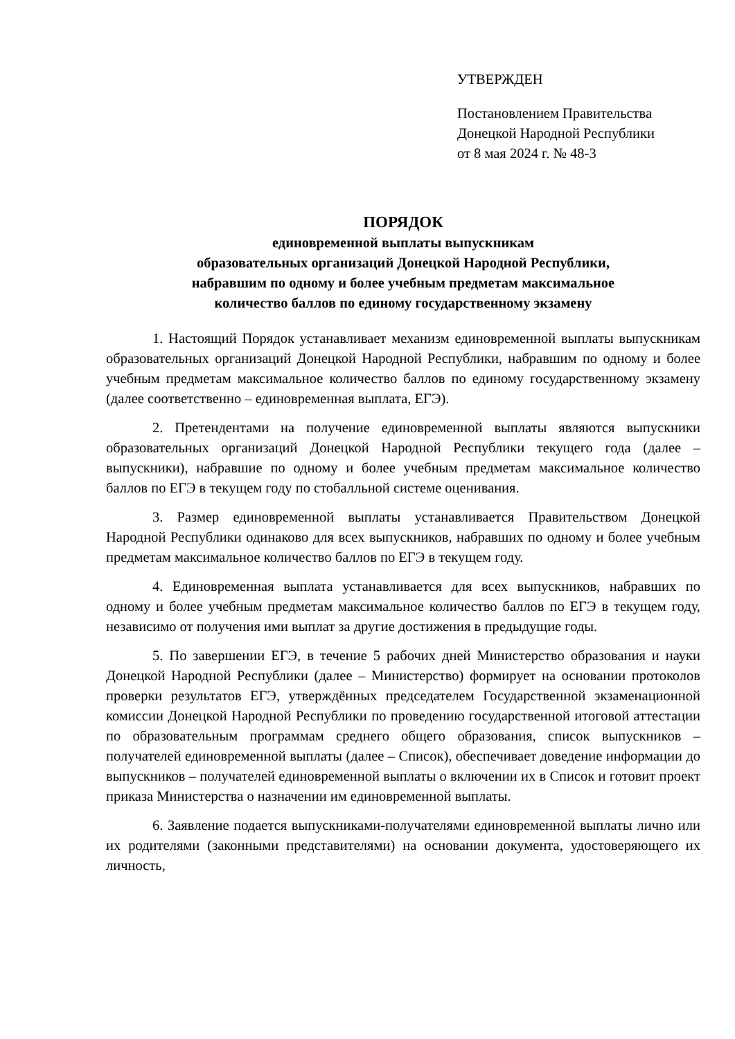УТВЕРЖДЕН
Постановлением Правительства
Донецкой Народной Республики
от 8 мая 2024 г. № 48-3
ПОРЯДОК
единовременной выплаты выпускникам
образовательных организаций Донецкой Народной Республики,
набравшим по одному и более учебным предметам максимальное
количество баллов по единому государственному экзамену
1. Настоящий Порядок устанавливает механизм единовременной выплаты выпускникам образовательных организаций Донецкой Народной Республики, набравшим по одному и более учебным предметам максимальное количество баллов по единому государственному экзамену (далее соответственно – единовременная выплата, ЕГЭ).
2. Претендентами на получение единовременной выплаты являются выпускники образовательных организаций Донецкой Народной Республики текущего года (далее – выпускники), набравшие по одному и более учебным предметам максимальное количество баллов по ЕГЭ в текущем году по стобалльной системе оценивания.
3. Размер единовременной выплаты устанавливается Правительством Донецкой Народной Республики одинаково для всех выпускников, набравших по одному и более учебным предметам максимальное количество баллов по ЕГЭ в текущем году.
4. Единовременная выплата устанавливается для всех выпускников, набравших по одному и более учебным предметам максимальное количество баллов по ЕГЭ в текущем году, независимо от получения ими выплат за другие достижения в предыдущие годы.
5. По завершении ЕГЭ, в течение 5 рабочих дней Министерство образования и науки Донецкой Народной Республики (далее – Министерство) формирует на основании протоколов проверки результатов ЕГЭ, утверждённых председателем Государственной экзаменационной комиссии Донецкой Народной Республики по проведению государственной итоговой аттестации по образовательным программам среднего общего образования, список выпускников – получателей единовременной выплаты (далее – Список), обеспечивает доведение информации до выпускников – получателей единовременной выплаты о включении их в Список и готовит проект приказа Министерства о назначении им единовременной выплаты.
6. Заявление подается выпускниками-получателями единовременной выплаты лично или их родителями (законными представителями) на основании документа, удостоверяющего их личность,